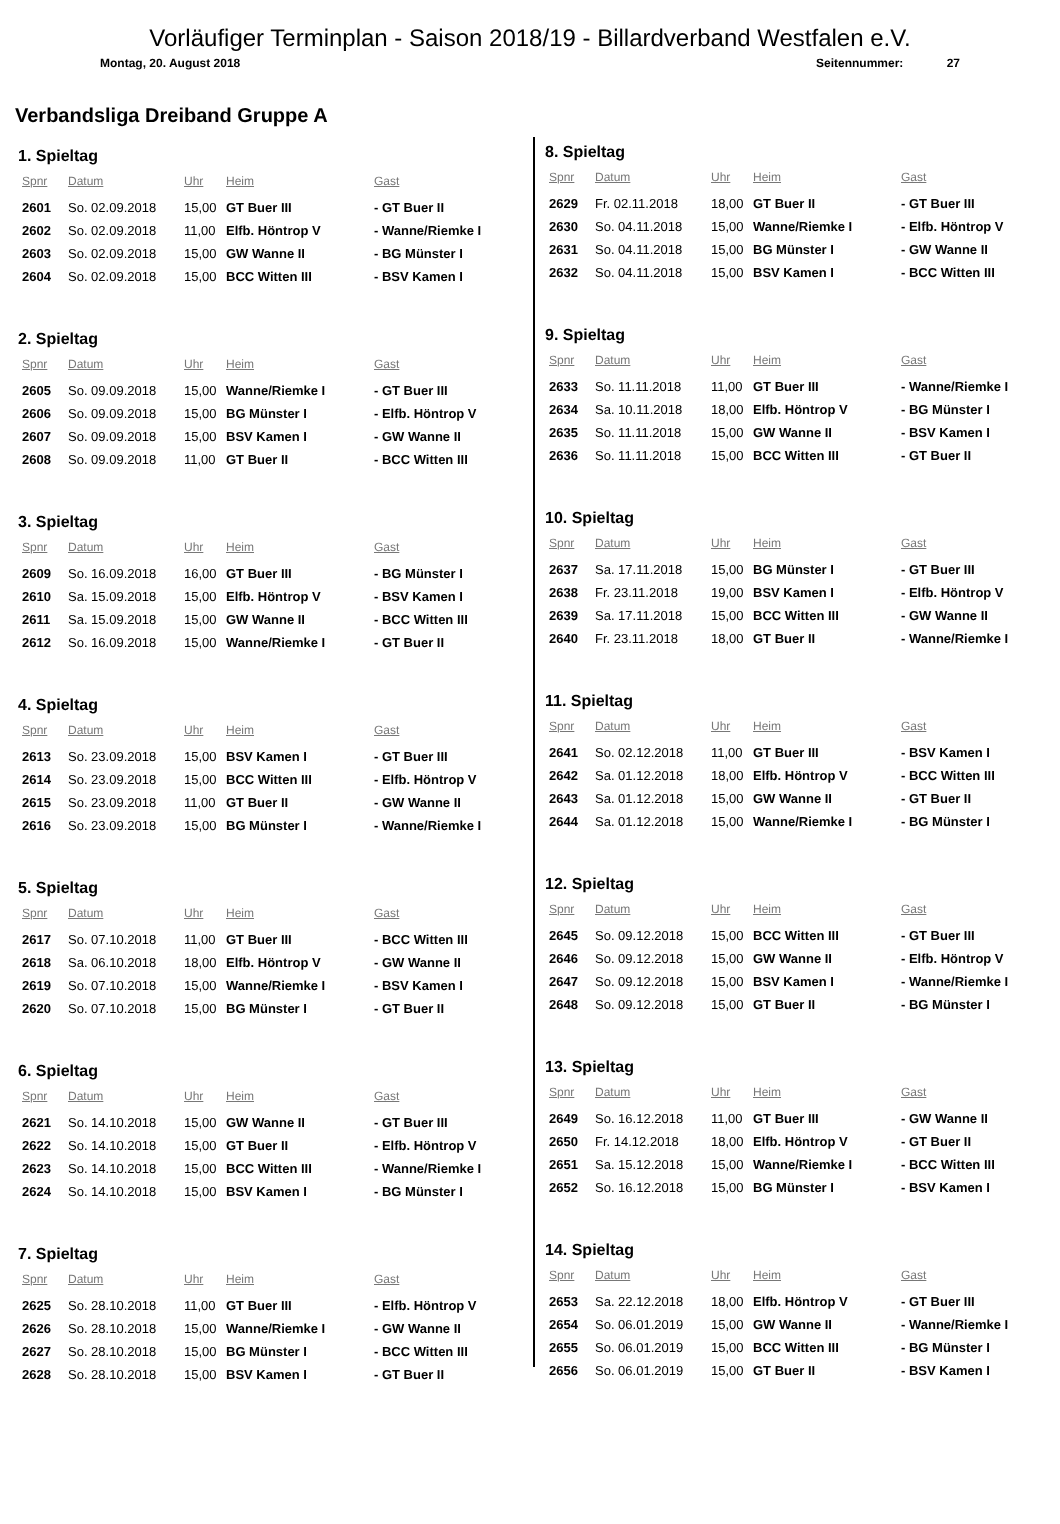Vorläufiger Terminplan - Saison 2018/19 - Billardverband Westfalen e.V.
Montag, 20. August 2018 Seitennummer: 27
Verbandsliga Dreiband Gruppe A
1. Spieltag
| Spnr | Datum | Uhr | Heim | Gast |
| --- | --- | --- | --- | --- |
| 2601 | So. 02.09.2018 | 15,00 | GT Buer III | - GT Buer II |
| 2602 | So. 02.09.2018 | 11,00 | Elfb. Höntrop V | - Wanne/Riemke I |
| 2603 | So. 02.09.2018 | 15,00 | GW Wanne II | - BG Münster I |
| 2604 | So. 02.09.2018 | 15,00 | BCC Witten III | - BSV Kamen I |
2. Spieltag
| Spnr | Datum | Uhr | Heim | Gast |
| --- | --- | --- | --- | --- |
| 2605 | So. 09.09.2018 | 15,00 | Wanne/Riemke I | - GT Buer III |
| 2606 | So. 09.09.2018 | 15,00 | BG Münster I | - Elfb. Höntrop V |
| 2607 | So. 09.09.2018 | 15,00 | BSV Kamen I | - GW Wanne II |
| 2608 | So. 09.09.2018 | 11,00 | GT Buer II | - BCC Witten III |
3. Spieltag
| Spnr | Datum | Uhr | Heim | Gast |
| --- | --- | --- | --- | --- |
| 2609 | So. 16.09.2018 | 16,00 | GT Buer III | - BG Münster I |
| 2610 | Sa. 15.09.2018 | 15,00 | Elfb. Höntrop V | - BSV Kamen I |
| 2611 | Sa. 15.09.2018 | 15,00 | GW Wanne II | - BCC Witten III |
| 2612 | So. 16.09.2018 | 15,00 | Wanne/Riemke I | - GT Buer II |
4. Spieltag
| Spnr | Datum | Uhr | Heim | Gast |
| --- | --- | --- | --- | --- |
| 2613 | So. 23.09.2018 | 15,00 | BSV Kamen I | - GT Buer III |
| 2614 | So. 23.09.2018 | 15,00 | BCC Witten III | - Elfb. Höntrop V |
| 2615 | So. 23.09.2018 | 11,00 | GT Buer II | - GW Wanne II |
| 2616 | So. 23.09.2018 | 15,00 | BG Münster I | - Wanne/Riemke I |
5. Spieltag
| Spnr | Datum | Uhr | Heim | Gast |
| --- | --- | --- | --- | --- |
| 2617 | So. 07.10.2018 | 11,00 | GT Buer III | - BCC Witten III |
| 2618 | Sa. 06.10.2018 | 18,00 | Elfb. Höntrop V | - GW Wanne II |
| 2619 | So. 07.10.2018 | 15,00 | Wanne/Riemke I | - BSV Kamen I |
| 2620 | So. 07.10.2018 | 15,00 | BG Münster I | - GT Buer II |
6. Spieltag
| Spnr | Datum | Uhr | Heim | Gast |
| --- | --- | --- | --- | --- |
| 2621 | So. 14.10.2018 | 15,00 | GW Wanne II | - GT Buer III |
| 2622 | So. 14.10.2018 | 15,00 | GT Buer II | - Elfb. Höntrop V |
| 2623 | So. 14.10.2018 | 15,00 | BCC Witten III | - Wanne/Riemke I |
| 2624 | So. 14.10.2018 | 15,00 | BSV Kamen I | - BG Münster I |
7. Spieltag
| Spnr | Datum | Uhr | Heim | Gast |
| --- | --- | --- | --- | --- |
| 2625 | So. 28.10.2018 | 11,00 | GT Buer III | - Elfb. Höntrop V |
| 2626 | So. 28.10.2018 | 15,00 | Wanne/Riemke I | - GW Wanne II |
| 2627 | So. 28.10.2018 | 15,00 | BG Münster I | - BCC Witten III |
| 2628 | So. 28.10.2018 | 15,00 | BSV Kamen I | - GT Buer II |
8. Spieltag
| Spnr | Datum | Uhr | Heim | Gast |
| --- | --- | --- | --- | --- |
| 2629 | Fr. 02.11.2018 | 18,00 | GT Buer II | - GT Buer III |
| 2630 | So. 04.11.2018 | 15,00 | Wanne/Riemke I | - Elfb. Höntrop V |
| 2631 | So. 04.11.2018 | 15,00 | BG Münster I | - GW Wanne II |
| 2632 | So. 04.11.2018 | 15,00 | BSV Kamen I | - BCC Witten III |
9. Spieltag
| Spnr | Datum | Uhr | Heim | Gast |
| --- | --- | --- | --- | --- |
| 2633 | So. 11.11.2018 | 11,00 | GT Buer III | - Wanne/Riemke I |
| 2634 | Sa. 10.11.2018 | 18,00 | Elfb. Höntrop V | - BG Münster I |
| 2635 | So. 11.11.2018 | 15,00 | GW Wanne II | - BSV Kamen I |
| 2636 | So. 11.11.2018 | 15,00 | BCC Witten III | - GT Buer II |
10. Spieltag
| Spnr | Datum | Uhr | Heim | Gast |
| --- | --- | --- | --- | --- |
| 2637 | Sa. 17.11.2018 | 15,00 | BG Münster I | - GT Buer III |
| 2638 | Fr. 23.11.2018 | 19,00 | BSV Kamen I | - Elfb. Höntrop V |
| 2639 | Sa. 17.11.2018 | 15,00 | BCC Witten III | - GW Wanne II |
| 2640 | Fr. 23.11.2018 | 18,00 | GT Buer II | - Wanne/Riemke I |
11. Spieltag
| Spnr | Datum | Uhr | Heim | Gast |
| --- | --- | --- | --- | --- |
| 2641 | So. 02.12.2018 | 11,00 | GT Buer III | - BSV Kamen I |
| 2642 | Sa. 01.12.2018 | 18,00 | Elfb. Höntrop V | - BCC Witten III |
| 2643 | Sa. 01.12.2018 | 15,00 | GW Wanne II | - GT Buer II |
| 2644 | Sa. 01.12.2018 | 15,00 | Wanne/Riemke I | - BG Münster I |
12. Spieltag
| Spnr | Datum | Uhr | Heim | Gast |
| --- | --- | --- | --- | --- |
| 2645 | So. 09.12.2018 | 15,00 | BCC Witten III | - GT Buer III |
| 2646 | So. 09.12.2018 | 15,00 | GW Wanne II | - Elfb. Höntrop V |
| 2647 | So. 09.12.2018 | 15,00 | BSV Kamen I | - Wanne/Riemke I |
| 2648 | So. 09.12.2018 | 15,00 | GT Buer II | - BG Münster I |
13. Spieltag
| Spnr | Datum | Uhr | Heim | Gast |
| --- | --- | --- | --- | --- |
| 2649 | So. 16.12.2018 | 11,00 | GT Buer III | - GW Wanne II |
| 2650 | Fr. 14.12.2018 | 18,00 | Elfb. Höntrop V | - GT Buer II |
| 2651 | Sa. 15.12.2018 | 15,00 | Wanne/Riemke I | - BCC Witten III |
| 2652 | So. 16.12.2018 | 15,00 | BG Münster I | - BSV Kamen I |
14. Spieltag
| Spnr | Datum | Uhr | Heim | Gast |
| --- | --- | --- | --- | --- |
| 2653 | Sa. 22.12.2018 | 18,00 | Elfb. Höntrop V | - GT Buer III |
| 2654 | So. 06.01.2019 | 15,00 | GW Wanne II | - Wanne/Riemke I |
| 2655 | So. 06.01.2019 | 15,00 | BCC Witten III | - BG Münster I |
| 2656 | So. 06.01.2019 | 15,00 | GT Buer II | - BSV Kamen I |